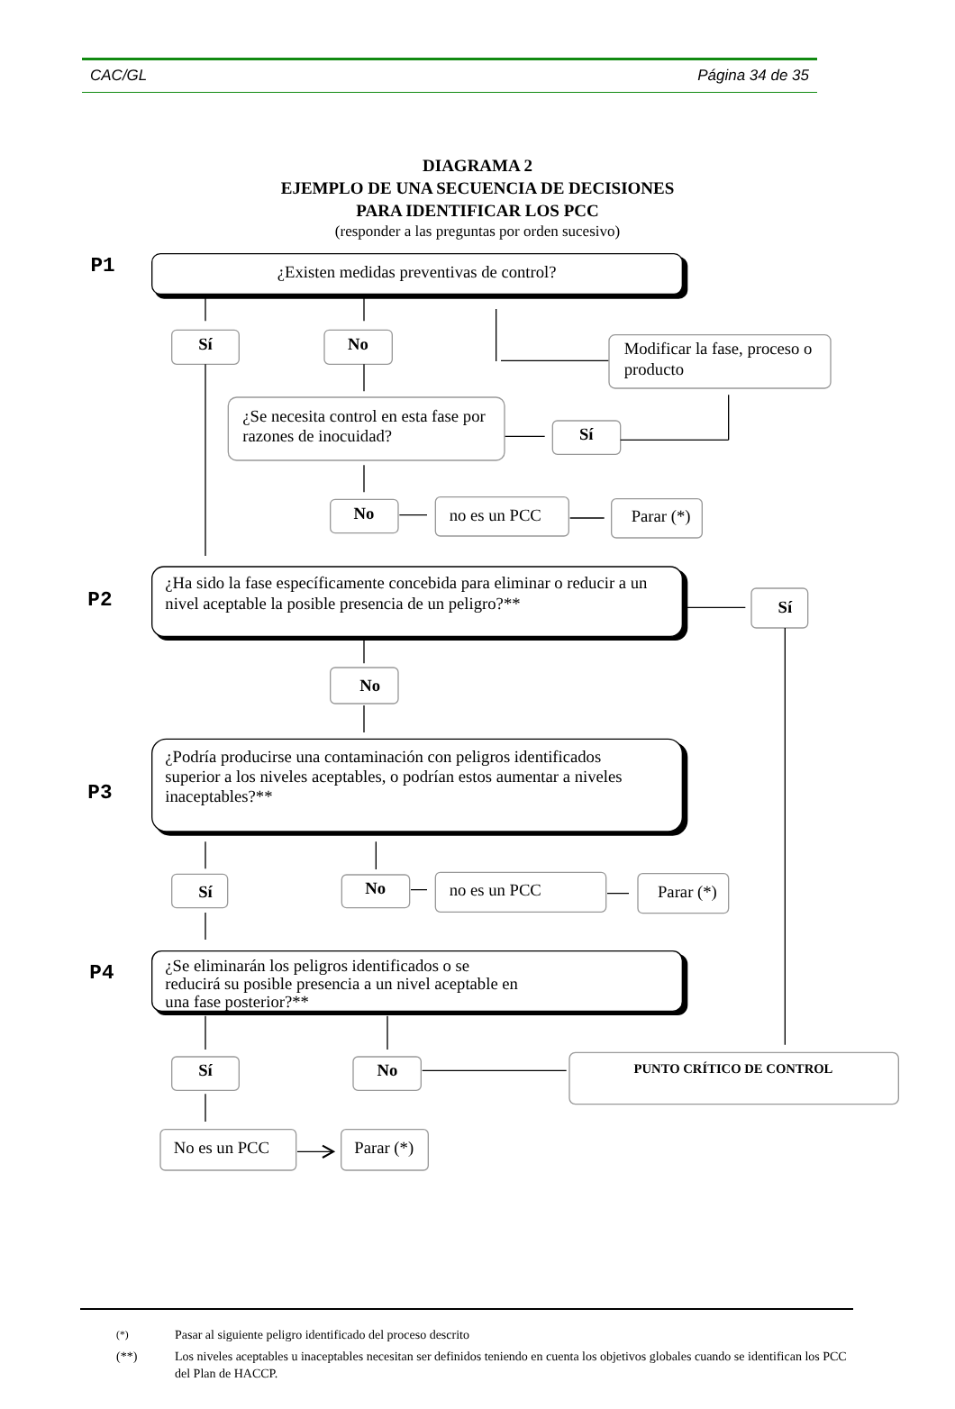CAC/GL Página 34 de 35
DIAGRAMA 2
EJEMPLO DE UNA SECUENCIA DE DECISIONES
PARA IDENTIFICAR LOS PCC
(responder a las preguntas por orden sucesivo)
P1
¿Existen medidas preventivas de control?
Sí
No
Modificar la fase, proceso o
producto
¿Se necesita control en esta fase por
razones de inocuidad?
Sí
No
no es un PCC
Parar (*)
P2
¿Ha sido la fase específicamente concebida para eliminar o reducir a un
nivel aceptable la posible presencia de un peligro?**
Sí
No
P3
¿Podría producirse una contaminación con peligros identificados
superior a los niveles aceptables, o podrían estos aumentar a niveles
inaceptables?**
Sí
No
no es un PCC
Parar (*)
P4
¿Se eliminarán los peligros identificados o se
reducirá su posible presencia a un nivel aceptable en
una fase posterior?**
Sí
No
PUNTO CRÍTICO DE CONTROL
No es un PCC
Parar (*)
<sup>(*)</sup> Pasar al siguiente peligro identificado del proceso descrito
(**) Los niveles aceptables u inaceptables necesitan ser definidos teniendo en cuenta los objetivos globales cuando se identifican los PCC del Plan de HACCP.